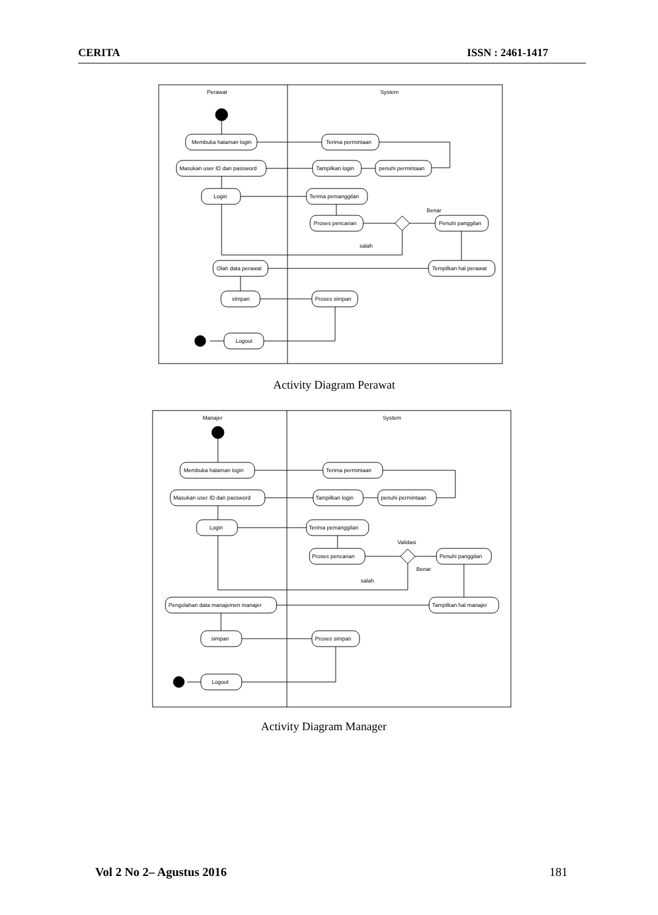CERITA ISSN : 2461-1417
Perawat
System
Membuka halaman login
Terima permintaan
Masukan user ID dan password
Tampilkan login
penuhi permintaan
Login
Terima pemanggilan
Proses pencarian
Penuhi panggilan
Benar
salah
Olah data perawat
Tempilkan hal perawat
simpan
Proses simpan
Logout
Activity Diagram Perawat
Manajer
System
Membuka halaman login
Terima permintaan
Masukan user ID dan password
Tampilkan login
penuhi permintaan
Login
Terima pemanggilan
Proses pencarian
Penuhi panggilan
Validasi
Benar
salah
Pengolahan data manajemen manajer
Tampilkan hal manajer
simpan
Proses simpan
Logout
Activity Diagram Manager
Vol 2 No 2– Agustus 2016 181